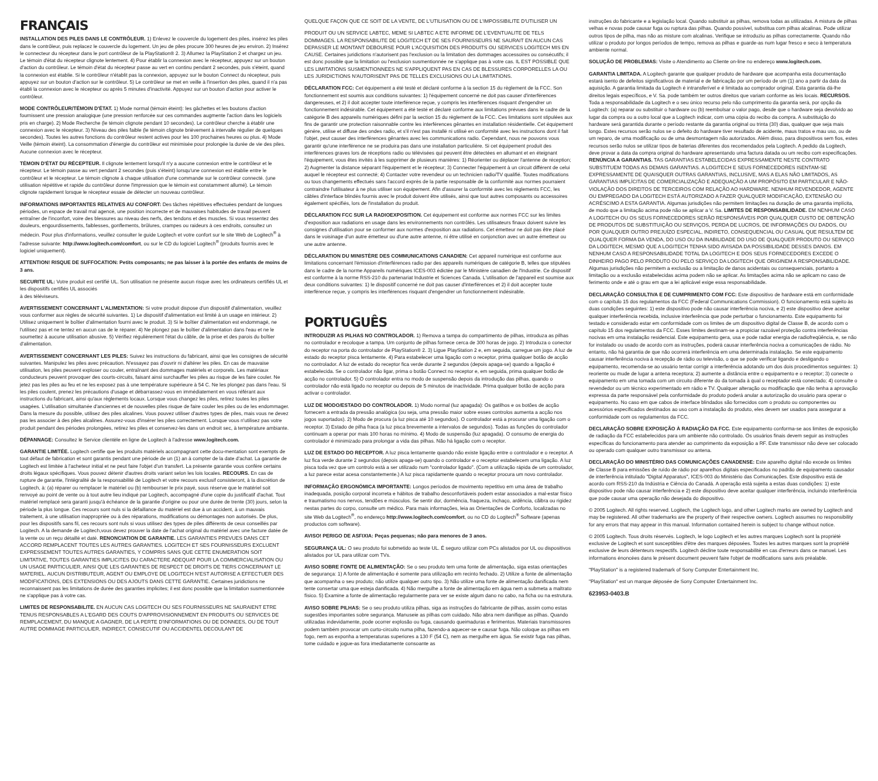FRANÇAIS
INSTALLATION DES PILES DANS LE CONTRÔLEUR. 1) Enlevez le couvercle du logement des piles, insérez les piles dans le contrôleur, puis replacez le couvercle du logement. Un jeu de piles procure 300 heures de jeu environ. 2) Insérez le connecteur du récepteur dans le port contrôleur de la PlayStation® 2. 3) Allumez la PlayStation 2 et chargez un jeu. Le témoin d'état du récepteur clignote lentement. 4) Pour établir la connexion avec le récepteur, appuyez sur un bouton d'action du contrôleur. Le témoin d'état du récepteur passe au vert en continu pendant 2 secondes, puis s'éteint, quand la connexion est établie. Si le contrôleur n'établit pas la connexion, appuyez sur le bouton Connect du récepteur, puis appuyez sur un bouton d'action sur le contrôleur. 5) Le contrôleur se met en veille à l'insertion des piles, quand il n'a pas établi la connexion avec le récepteur ou après 5 minutes d'inactivité. Appuyez sur un bouton d'action pour activer le contrôleur.
MODE CONTRÔLEUR/TÉMOIN D'ÉTAT. 1) Mode normal (témoin éteint): les gâchettes et les boutons d'action fournissent une pression analogique (une pression renforcée sur ces commandes augmente l'action dans les logiciels pris en charge). 2) Mode Recherche (le témoin clignote pendant 10 secondes). Le contrôleur cherche à établir une connexion avec le récepteur. 3) Niveau des piles faible (le témoin clignote brièvement à intervalle régulier de quelques secondes). Toutes les autres fonctions du contrôleur restent actives pour les 100 prochaines heures ou plus. 4) Mode Veille (témoin éteint). La consommation d'énergie du contrôleur est minimisée pour prolongée la durée de vie des piles. Aucune connexion avec le récepteur.
TÉMOIN D'ÉTAT DU RÉCEPTEUR. Il clignote lentement lorsqu'il n'y a aucune connexion entre le contrôleur et le récepteur. Le témoin passe au vert pendant 2 secondes (puis s'éteint) lorsqu'une connexion est établie entre le contrôleur et le récepteur. Le témoin clignote à chaque utilisation d'une commande sur le contrôleur connecté. (une utilisation répétitive et rapide du contrôleur donne l'impression que le témoin est constamment allumé). Le témoin clignote rapidement lorsque le récepteur essaie de détecter un nouveau contrôleur.
INFORMATIONS IMPORTANTES RELATIVES AU CONFORT: Des tâches répétitives effectuées pendant de longues périodes, un espace de travail mal agencé, une position incorrecte et de mauvaises habitudes de travail peuvent entraîner de l'inconfort, voire des blessures au niveau des nerfs, des tendons et des muscles. Si vous ressentez des douleurs, engourdissements, faiblesses, gonflements, brûlures, crampes ou raideurs à ces endroits, consultez un médecin. Pour plus d'informations, veuillez consulter le guide Logitech et votre confort sur le site Web de Logitech<sup>®</sup> à l'adresse suivante: http://www.logitech.com/comfort, ou sur le CD du logiciel Logitech<sup>®</sup> (produits fournis avec le logiciel uniquement).
ATTENTION! RISQUE DE SUFFOCATION: Petits composants; ne pas laisser à la portée des enfants de moins de 3 ans.
SECURITE UL: Votre produit est certifié UL. Son utilisation ne présente aucun risque avec les ordinateurs certifiés UL et les dispositifs certifiés UL associés
à des téléviseurs.
AVERTISSEMENT CONCERNANT L'ALIMENTATION: Si votre produit dispose d'un dispositif d'alimentation, veuillez vous conformer aux règles de sécurité suivantes. 1) Le dispositif d'alimentation est limité à un usage en intérieur. 2) Utilisez uniquement le boîtier d'alimentation fourni avec le produit. 3) Si le boîtier d'alimentation est endommagé, ne l'utilisez pas et ne tentez en aucun cas de le réparer. 4) Ne plongez pas le boîtier d'alimentation dans l'eau et ne le soumettez à aucune utilisation abusive. 5) Vérifiez régulièrement l'état du câble, de la prise et des parois du boîtier d'alimentation.
AVERTISSEMENT CONCERNANT LES PILES: Suivez les instructions du fabricant, ainsi que les consignes de sécurité suivantes. Manipulez les piles avec précaution. N'essayez pas d'ouvrir ni d'altérer les piles. En cas de mauvaise utilisation, les piles peuvent exploser ou couler, entraînant des dommages matériels et corporels. Les matériaux conducteurs peuvent provoquer des courts-circuits, faisant ainsi surchauffer les piles au risque de les faire couler. Ne jetez pas les piles au feu et ne les exposez pas à une température supérieure à 54 C. Ne les plongez pas dans l'eau. Si les piles coulent, prenez les précautions d'usage et débarrassez-vous en immédiatement en vous référant aux instructions du fabricant, ainsi qu'aux règlements locaux. Lorsque vous changez les piles, retirez toutes les piles usagées. L'utilisation simultanée d'anciennes et de nouvelles piles risque de faire couler les piles ou de les endommager. Dans la mesure du possible, utilisez des piles alcalines. Vous pouvez utiliser d'autres types de piles, mais vous ne devez pas les associer à des piles alcalines. Assurez-vous d'insérer les piles correctement. Lorsque vous n'utilisez pas votre produit pendant des périodes prolongées, retirez les piles et conservez-les dans un endroit sec, à température ambiante.
DÉPANNAGE: Consultez le Service clientèle en ligne de Logitech à l'adresse www.logitech.com.
GARANTIE LIMITÉE. Logitech certifie que les produits matériels accompagnant cette docu-mentation sont exempts de tout défaut de fabrication et sont garantis pendant une période de un (1) an à compter de la date d'achat. La garantie de Logitech est limitée à l'acheteur initial et ne peut faire l'objet d'un transfert. La présente garantie vous confère certains droits légaux spécifiques. Vous pouvez détenir d'autres droits variant selon les lois locales. RECOURS. En cas de rupture de garantie, l'intégralité de la responsabilité de Logitech et votre recours exclusif consisteront, à la discrétion de Logitech, à: (a) réparer ou remplacer le matériel ou (b) rembourser le prix payé, sous réserve que le matériel soit renvoyé au point de vente ou à tout autre lieu indiqué par Logitech, accompagné d'une copie du justificatif d'achat. Tout matériel remplacé sera garanti jusqu'à échéance de la garantie d'origine ou pour une durée de trente (30) jours, selon la période la plus longue. Ces recours sont nuls si la défaillance du matériel est due à un accident, à un mauvais traitement, à une utilisation inappropriée ou à des réparations, modifications ou démontages non autorisés. De plus, pour les dispositifs sans fil, ces recours sont nuls si vous utilisez des types de piles différents de ceux conseillés par Logitech. A la demande de Logitech,vous devez prouver la date de l'achat original du matériel avec une facture datée de la vente ou un reçu détaillé et daté. RENONCIATION DE GARANTIE. LES GARANTIES PREVUES DANS CET ACCORD REMPLACENT TOUTES LES AUTRES GARANTIES. LOGITECH ET SES FOURNISSEURS EXCLUENT EXPRESSEMENT TOUTES AUTRES GARANTIES, Y COMPRIS SANS QUE CETTE ENUMERATION SOIT LIMITATIVE, TOUTES GARANTIES IMPLICITES DU CARACTERE ADEQUAT POUR LA COMMERCIALISATION OU UN USAGE PARTICULIER, AINSI QUE LES GARANTIES DE RESPECT DE DROITS DE TIERS CONCERNANT LE MATERIEL. AUCUN DISTRIBUTEUR, AGENT OU EMPLOYE DE LOGITECH N'EST AUTORISE A EFFECTUER DES MODIFICATIONS, DES EXTENSIONS OU DES AJOUTS DANS CETTE GARANTIE. Certaines juridictions ne reconnaissent pas les limitations de durée des garanties implicites; il est donc possible que la limitation susmentionnée ne s'applique pas à votre cas.
LIMITES DE RESPONSABILITE. EN AUCUN CAS LOGITECH OU SES FOURNISSEURS NE SAURAIENT ETRE TENUS RESPONSABLES A L'EGARD DES COUTS D'APPROVISIONNEMENT EN PRODUITS OU SERVICES DE REMPLACEMENT, DU MANQUE A GAGNER, DE LA PERTE D'INFORMATIONS OU DE DONNEES, OU DE TOUT AUTRE DOMMAGE PARTICULIER, INDIRECT, CONSECUTIF OU ACCIDENTEL DECOULANT DE
QUELQUE FAÇON QUE CE SOIT DE LA VENTE, DE L'UTILISATION OU DE L'IMPOSSIBILITE D'UTILISER UN
PRODUIT OU UN SERVICE LABTEC, MEME SI LABTEC A ETE INFORME DE L'EVENTUALITE DE TELS DOMMAGES. LA RESPONSABILITE DE LOGITECH ET DE SES FOURNISSEURS NE SAURAIT EN AUCUN CAS DEPASSER LE MONTANT DEBOURSE POUR L'ACQUISITION DES PRODUITS OU SERVICES LOGITECH MIS EN CAUSE. Certaines juridictions n'autorisent pas l'exclusion ou la limitation des dommages accessoires ou consécutifs; il est donc possible que la limitation ou l'exclusion susmentionnée ne s'applique pas à votre cas. IL EST POSSIBLE QUE LES LIMITATIONS SUSMENTIONNEES NE S'APPLIQUENT PAS EN CAS DE BLESSURES CORPORELLES LA OU LES JURIDICTIONS N'AUTORISENT PAS DE TELLES EXCLUSIONS OU LA LIMITATIONS.
DÉCLARATION FCC: Cet équipement a été testé et déclaré conforme à la section 15 du règlement de la FCC. Son fonctionnement est soumis aux conditions suivantes: 1) l'équipement concerné ne doit pas causer d'interférences dangereuses, et 2) il doit accepter toute interférence reçue, y compris les interférences risquant d'engendrer un fonctionnement indésirable. Cet équipement a été testé et déclaré conforme aux limitations prévues dans le cadre de la catégorie B des appareils numériques défini par la section 15 du règlement de la FCC. Ces limitations sont stipulées aux fins de garantir une protection raisonnable contre les interférences gênantes en installation résidentielle. Cet équipement génère, utilise et diffuse des ondes radio, et s'il n'est pas installé ni utilisé en conformité avec les instructions dont il fait l'objet, peut causer des interférences gênantes avec les communications radio. Cependant, nous ne pouvons vous garantir qu'une interférence ne se produira pas dans une installation particulière. Si cet équipement produit des interférences graves lors de réceptions radio ou télévisées qui peuvent être détectées en allumant et en éteignant l'équipement, vous êtes invités à les supprimer de plusieurs manières: 1) Réorienter ou déplacer l'antenne de réception; 2) Augmenter la distance séparant l'équipement et le récepteur; 3) Connecter l'équipement à un circuit différent de celui auquel le récepteur est connecté; 4) Contacter votre revendeur ou un technicien radio/TV qualifié. Toutes modifications ou tous changements effectués sans l'accord exprès de la partie responsable de la conformité aux normes pourraient contraindre l'utilisateur à ne plus utiliser son équipement. Afin d'assurer la conformité avec les règlements FCC, les câbles d'interface blindés fournis avec le produit doivent être utilisés, ainsi que tout autres composants ou accessoires également spécifiés, lors de l'installation du produit.
DÉCLARATION FCC SUR LA RADIOEXPOSITION. Cet équipement est conforme aux normes FCC sur les limites d'exposition aux radiations en usage dans les environnements non contrôlés. Les utilisateurs finaux doivent suivre les consignes d'utilisation pour se conformer aux normes d'exposition aux radiations. Cet émetteur ne doit pas être placé dans le voisinage d'un autre émetteur ou d'une autre antenne, ni être utilisé en conjonction avec un autre émetteur ou une autre antenne.
DÉCLARATION DU MINISTÈRE DES COMMUNICATIONS CANADIEN: Cet appareil numérique est conforme aux limitations concernant l'émission d'interférences radio par des appareils numériques de catégorie B, telles que stipulées dans le cadre de la norme Appareils numériques ICES-003 édictée par le Ministère canadien de l'Industrie. Ce dispositif est conforme à la norme RSS-210 du partenariat Industrie et Sciences Canada. L'utilisation de l'appareil est soumise aux deux conditions suivantes: 1) le dispositif concerné ne doit pas causer d'interférences et 2) il doit accepter toute interférence reçue, y compris les interférences risquant d'engendrer un fonctionnement indésirable.
PORTUGUÊS
INTRODUZIR AS PILHAS NO CONTROLADOR. 1) Remova a tampa do compartimento de pilhas, introduza as pilhas no controlador e recoloque a tampa. Um conjunto de pilhas fornece cerca de 300 horas de jogo. 2) Introduza o conector do receptor na porta do controlador de PlayStation® 2. 3) Ligue PlayStation 2 e, em seguida, carregue um jogo. A luz de estado do receptor pisca lentamente. 4) Para estabelecer uma ligação com o receptor, prima qualquer botão de acção no controlador. A luz de estado do receptor fica verde durante 2 segundos (depois apaga-se) quando a ligação é estabelecida. Se o controlador não ligar, prima o botão Connect no receptor e, em seguida, prima qualquer botão de acção no controlador. 5) O controlador entra no modo de suspensão depois da introdução das pilhas, quando o controlador não está ligado no receptor ou depois de 5 minutos de inactividade. Prima qualquer botão de acção para activar o controlador.
LUZ DE MODO/ESTADO DO CONTROLADOR. 1) Modo normal (luz apagada): Os gatilhos e os botões de acção fornecem a entrada da pressão analógica (ou seja, uma pressão maior sobre esses controlos aumenta a acção nos jogos suportados). 2) Modo de procura (a luz pisca até 10 segundos). O controlador está a procurar uma ligação com o receptor. 3) Estado de pilha fraca (a luz pisca brevemente a intervalos de segundos). Todas as funções do controlador continuam a operar por mais 100 horas no mínimo. 4) Modo de suspensão (luz apagada). O consumo de energia do controlador é minimizado para prolongar a vida das pilhas. Não há ligação com o receptor.
LUZ DE ESTADO DO RECEPTOR. A luz pisca lentamente quando não existe ligação entre o controlador e o receptor. A luz fica verde durante 2 segundos (depois apaga-se) quando o controlador e o receptor estabelecem uma ligação. A luz pisca toda vez que um controlo está a ser utilizado num "controlador ligado". (Com a utilização rápida de um controlador, a luz parece estar acesa constantemente.) A luz pisca rapidamente quando o receptor procura um novo controlador.
INFORMAÇÃO ERGONÓMICA IMPORTANTE: Longos períodos de movimento repetitivo em uma área de trabalho inadequada, posição corporal incorreta e hábitos de trabalho desconfortáveis podem estar associados a mal-estar físico e traumatismo nos nervos, tendões e músculos. Se sentir dor, dormência, fraqueza, inchaço, ardência, cãibra ou rigidez nestas partes do corpo, consulte um médico. Para mais informações, leia as Orientações de Conforto, localizadas no site Web da Logitech<sup>®</sup>, no endereço http://www.logitech.com/comfort, ou no CD do Logitech<sup>®</sup> Software (apenas productos com software).
AVISO! PERIGO DE ASFIXIA: Peças pequenas; não para menores de 3 anos.
SEGURANÇA UL: O seu produto foi submetido ao teste UL. É seguro utilizar com PCs alistados por UL ou dispositivos alistados por UL para utilizar com TVs.
AVISO SOBRE FONTE DE ALIMENTAÇÃO: Se o seu produto tem uma fonte de alimentação, siga estas orientações de segurança: 1) A fonte de alimentação é somente para utilização em recinto fechado. 2) Utilize a fonte de alimentação que acompanha o seu produto; não utilize qualquer outro tipo. 3) Não utilize uma fonte de alimentação danificada nem tente consertar uma que esteja danificada. 4) Não mergulhe a fonte de alimentação em água nem a submeta a maltrato físico. 5) Examine a fonte de alimentação regularmente para ver se existe algum dano no cabo, na ficha ou na estrutura.
AVISO SOBRE PILHAS: Se o seu produto utiliza pilhas, siga as instruções do fabricante de pilhas, assim como estas sugestões importantes sobre segurança. Manuseie as pilhas com cuidado. Não abra nem danifique as pilhas. Quando utilizadas indevidamente, pode ocorrer explosão ou fuga, causando queimaduras e ferimentos. Materiais transmissores podem também provocar um curto-circuito numa pilha, fazendo-a aquecer-se e causar fuga. Não coloque as pilhas em fogo, nem as exponha a temperaturas superiores a 130 F (54 C), nem as mergulhe em água. Se existir fuga nas pilhas, tome cuidado e jogue-as fora imediatamente consoante as
instruções do fabricante e a legislação local. Quando substituir as pilhas, remova todas as utilizadas. A mistura de pilhas velhas e novas pode causar fuga ou ruptura das pilhas. Quando possível, substitua com pilhas alcalinas. Pode utilizar outros tipos de pilha, mas não as misture com alcalinas. Verifique se introduziu as pilhas correctamente. Quando não utilizar o produto por longos períodos de tempo, remova as pilhas e guarde-as num lugar fresco e seco à temperatura ambiente normal.
SOLUÇÃO DE PROBLEMAS: Visite o Atendimento ao Cliente on-line no endereço www.logitech.com.
GARANTIA LIMITADA. A Logitech garante que qualquer produto de hardware que acompanha esta documentação estará isento de defeitos significativos de material e de fabricação por um período de um (1) ano a partir da data da aquisição. A garantia limitada da Logitech é intransferível e é limitada ao comprador original. Esta garantia dá-lhe direitos legais específicos, e V. Sa. pode também ter outros direitos que variam conforme as leis locais. RECURSOS. Toda a responsabilidade da Logitech e o seu único recurso pelo não cumprimento da garantia será, por opção da Logitech: (a) reparar ou substituir o hardware ou (b) reembolsar o valor pago, desde que o hardware seja devolvido ao lugar da compra ou a outro local que a Logitech indicar, com uma cópia do recibo da compra. A substituição do hardware será garantida durante o período restante da garantia original ou trinta (30) dias, qualquer que seja mais longo. Estes recursos serão nulos se o defeito do hardware tiver resultado de acidente, maus tratos e mau uso, ou de um reparo, de uma modificação ou de uma desmontagem não autorizados. Além disso, para dispositivos sem fios, estes recursos serão nulos se utilizar tipos de baterias diferentes dos recomendados pela Logitech. A pedido da Logitech, deve provar a data da compra original do hardware apresentando uma factura datada ou um recibo com especificações. RENÚNCIA A GARANTIAS. TAS GARANTIAS ESTABELECIDAS EXPRESSAMENTE NESTE CONTRATO SUBSTITUEM TODAS AS DEMAIS GARANTIAS. A LOGITECH E SEUS FORNECEDORES ISENTAM-SE EXPRESSAMENTE DE QUAISQUER OUTRAS GARANTIAS, INCLUSIVE, MAS A ELAS NÃO LIMITADOS, AS GARANTIAS IMPLÍCITAS DE COMERCIALIZAÇÃO E ADEQUAÇÃO A UM PROPÓSITO EM PARTICULAR E NÃO-VIOLAÇÃO DOS DIREITOS DE TERCEIROS COM RELAÇÃO AO HARDWARE. NENHUM REVENDEDOR, AGENTE OU EMPREGADO DA LOGITECH ESTÁ AUTORIZADO A FAZER QUALQUER MODIFICAÇÃO, EXTENSÃO OU ACRÉSCIMO A ESTA GARANTIA. Algumas jurisdições não permitem limitações na duração de uma garantia implícita, de modo que a limitação acima pode não se aplicar a V. Sa. LIMITES DE RESPONSABILIDADE. EM NENHUM CASO A LOGITECH OU OS SEUS FORNECEDORES SERÃO RESPONSÁVEIS POR QUALQUER CUSTO DE OBTENÇÃO DE PRODUTOS DE SUBSTITUIÇÃO OU SERVIÇOS, PERDA DE LUCROS, DE INFORMAÇÕES OU DADOS, OU POR QUALQUER OUTRO PREJUÍZO ESPECIAL, INDIRETO, CONSEQUENCIAL OU CASUAL QUE RESULTEM DE QUALQUER FORMA DA VENDA, DO USO OU DA INABILIDADE DO USO DE QUALQUER PRODUTO OU SERVIÇO DA LOGITECH, MESMO QUE A LOGITECH TENHA SIDO AVISADA DA POSSIBILIDADE DESSES DANOS. EM NENHUM CASO A RESPONSABILIDADE TOTAL DA LOGITECH E DOS SEUS FORNECEDORES EXCEDE O DINHEIRO PAGO PELO PRODUTO OU PELO SERVIÇO DA LOGITECH QUE ORIGINEM A RESPONSABILIDADE. Algumas jurisdições não permitem a exclusão ou a limitação de danos acidentais ou consequenciais, portanto a limitação ou a exclusão estabelecidas acima podem não se aplicar. As limitações acima não se aplicam no caso de ferimento onde e até o grau em que a lei aplicável exige essa responsabilidade.
DECLARAÇÃO CONSULTIVA E DE CUMPRIMENTO COM FCC: Este dispositivo de hardware está em conformidade com o capítulo 15 dos regulamentos da FCC (Federal Communications Commission). O funcionamento está sujeito às duas condições seguintes: 1) este dispositivo pode não causar interferência nociva, e 2) este dispositivo deve aceitar qualquer interferência recebida, inclusive interferência que pode perturbar o funcionamento. Este equipamento foi testado e considerado estar em conformidade com os limites de um dispositivo digital de Classe B, de acordo com o capítulo 15 dos regulamentos da FCC. Esses limites destinam-se a propiciar razoável proteção contra interferências nocivas em uma instalação residencial. Este equipamento gera, usa e pode radiar energia de radiofreqüência, e, se não for instalado ou usado de acordo com as instruções, poderá causar interferência nociva a comunicações de rádio. No entanto, não há garantia de que não ocorrerá interferência em uma determinada instalação. Se este equipamento causar interferência nociva à recepção de rádio ou televisão, o que se pode verificar ligando e desligando o equipamento, recomenda-se ao usuário tentar corrigir a interferência adotando um dos dois procedimentos seguintes: 1) reoriente ou mude de lugar a antena receptora; 2) aumente a distância entre o equipamento e o receptor; 3) conecte o equipamento em uma tomada com um circuito diferente do da tomada à qual o receptador está conectado; 4) consulte o revendedor ou um técnico experimentado em rádio e TV. Qualquer alteração ou modificação que não tenha a aprovação expressa da parte responsável pela conformidade do produto poderá anular a autorização do usuário para operar o equipamento. No caso em que cabos de interface blindados são fornecidos com o produto ou componentes ou acessórios especificados destinados ao uso com a instalação do produto, eles devem ser usados para assegurar a conformidade com os regulamentos da FCC.
DECLARAÇÃO SOBRE EXPOSIÇÃO À RADIAÇÃO DA FCC. Este equipamento conforma-se aos limites de exposição de radiação da FCC estabelecidos para um ambiente não controlado. Os usuários finais devem seguir as instruções específicas do funcionamento para atender ao cumprimento da exposição a RF. Este transmissor não deve ser colocado ou operado com qualquer outro transmissor ou antena.
DECLARAÇÃO DO MINISTÉRIO DAS COMUNICAÇÕES CANADENSE: Este aparelho digital não excede os limites de Classe B para emissões de ruído de rádio por aparelhos digitais especificados no padrão de equipamento causador de interferência intitulado "Digital Apparatus", ICES-003 do Ministério das Comunicações. Este dispositivo está de acordo com RSS-210 da Indústria e Ciência do Canadá. A operação está sujeita a estas duas condições: 1) este dispositivo pode não causar interferência e 2) este dispositivo deve aceitar qualquer interferência, incluindo interferência que pode causar uma operação não desejada do dispositivo.
© 2005 Logitech. All rights reserved. Logitech, the Logitech logo, and other Logitech marks are owned by Logitech and may be registered. All other trademarks are the property of their respective owners. Logitech assumes no responsibility for any errors that may appear in this manual. Information contained herein is subject to change without notice.
© 2005 Logitech. Tous droits réservés. Logitech, le logo Logitech et les autres marques Logitech sont la propriété exclusive de Logitech et sont susceptibles d'être des marques déposées. Toutes les autres marques sont la propriété exclusive de leurs détenteurs respectifs. Logitech décline toute responsabilité en cas d'erreurs dans ce manuel. Les informations énoncées dans le présent document peuvent faire l'objet de modifications sans avis préalable.
"PlayStation" is a registered trademark of Sony Computer Entertainment Inc.
"PlayStation" est un marque déposée de Sony Computer Entertainment Inc.
623953-0403.B